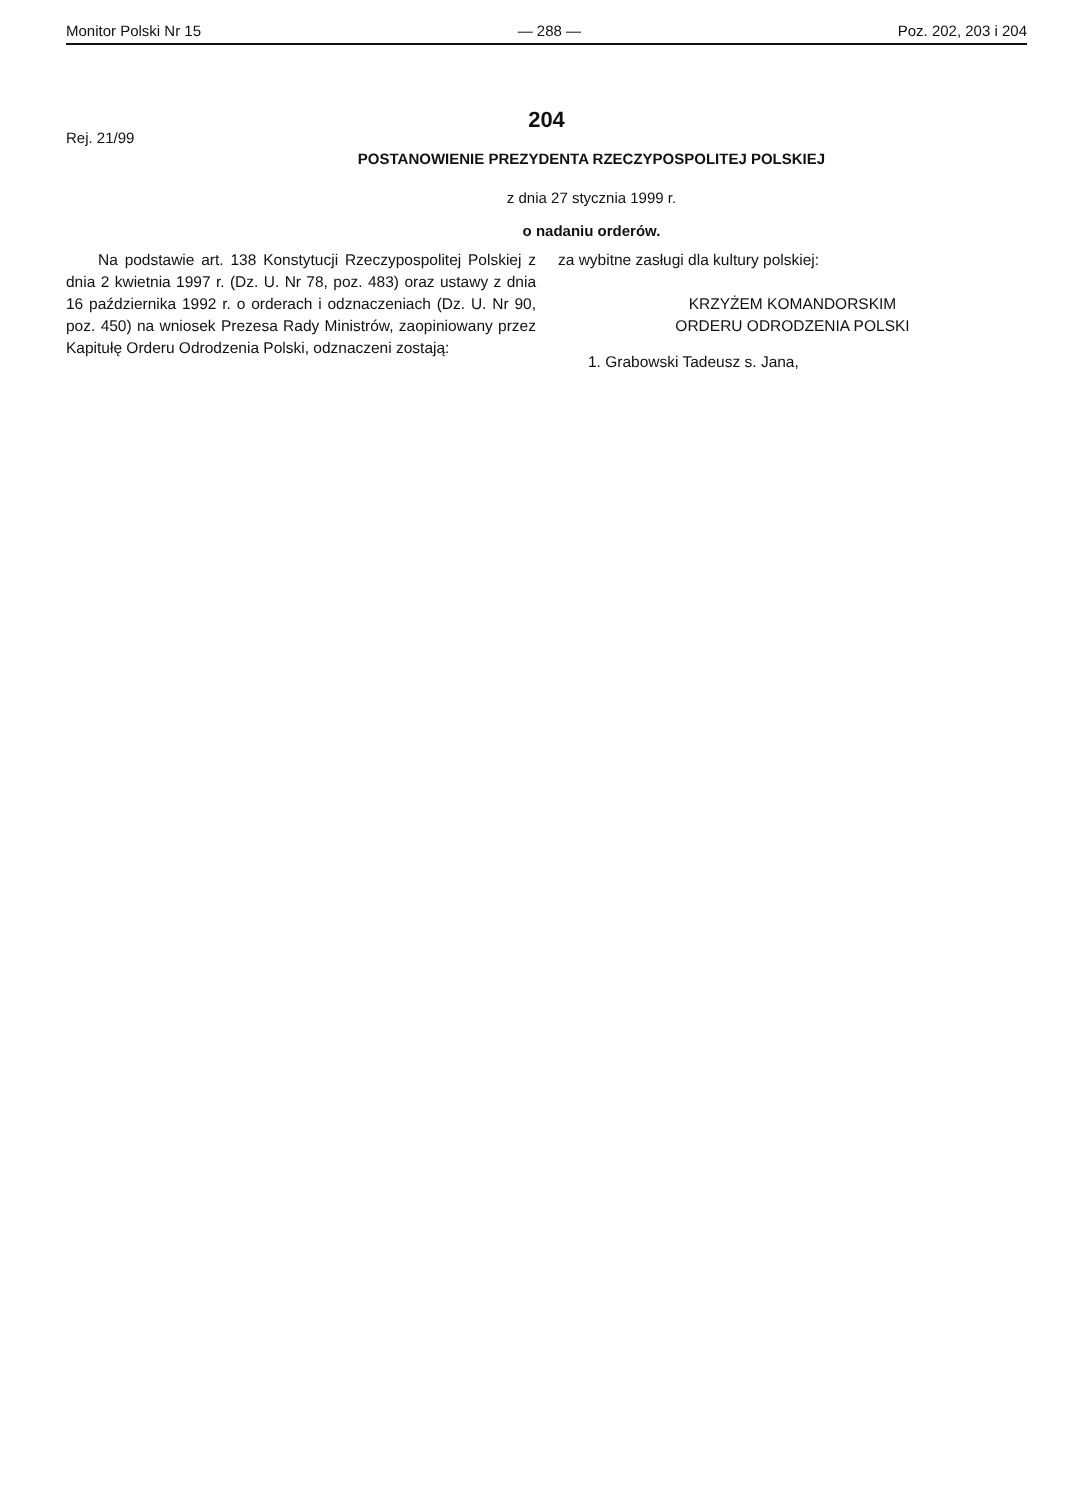Monitor Polski Nr 15 — 288 — Poz. 202, 203 i 204
204
Rej. 21/99
POSTANOWIENIE PREZYDENTA RZECZYPOSPOLITEJ POLSKIEJ
z dnia 27 stycznia 1999 r.
o nadaniu orderów.
Na podstawie art. 138 Konstytucji Rzeczypospolitej Polskiej z dnia 2 kwietnia 1997 r. (Dz. U. Nr 78, poz. 483) oraz ustawy z dnia 16 października 1992 r. o orderach i odznaczeniach (Dz. U. Nr 90, poz. 450) na wniosek Prezesa Rady Ministrów, zaopiniowany przez Kapitułę Orderu Odrodzenia Polski, odznaczeni zostają:
za wybitne zasługi dla kultury polskiej:
KRZYŻEM KOMANDORSKIM
ORDERU ODRODZENIA POLSKI
1. Grabowski Tadeusz s. Jana,